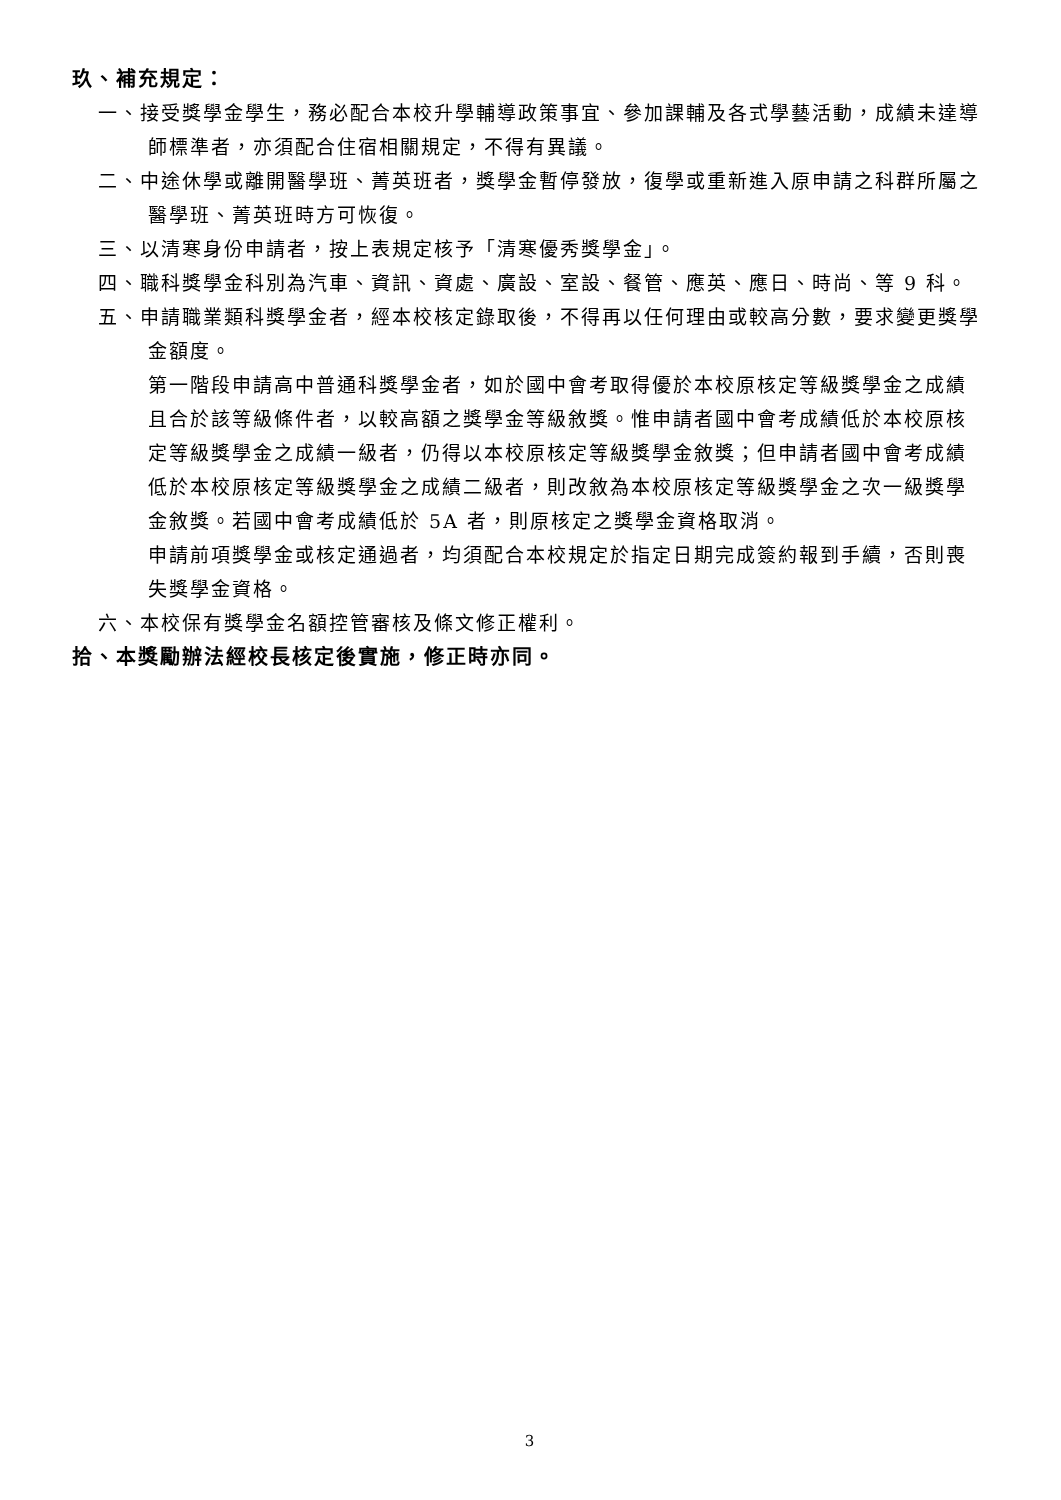玖、補充規定：
一、接受獎學金學生，務必配合本校升學輔導政策事宜、參加課輔及各式學藝活動，成績未達導師標準者，亦須配合住宿相關規定，不得有異議。
二、中途休學或離開醫學班、菁英班者，獎學金暫停發放，復學或重新進入原申請之科群所屬之醫學班、菁英班時方可恢復。
三、以清寒身份申請者，按上表規定核予「清寒優秀獎學金」。
四、職科獎學金科別為汽車、資訊、資處、廣設、室設、餐管、應英、應日、時尚、等 9 科。
五、申請職業類科獎學金者，經本校核定錄取後，不得再以任何理由或較高分數，要求變更獎學金額度。
第一階段申請高中普通科獎學金者，如於國中會考取得優於本校原核定等級獎學金之成績且合於該等級條件者，以較高額之獎學金等級敘獎。惟申請者國中會考成績低於本校原核定等級獎學金之成績一級者，仍得以本校原核定等級獎學金敘獎；但申請者國中會考成績低於本校原核定等級獎學金之成績二級者，則改敘為本校原核定等級獎學金之次一級獎學金敘獎。若國中會考成績低於 5A 者，則原核定之獎學金資格取消。
申請前項獎學金或核定通過者，均須配合本校規定於指定日期完成簽約報到手續，否則喪失獎學金資格。
六、本校保有獎學金名額控管審核及條文修正權利。
拾、本獎勵辦法經校長核定後實施，修正時亦同。
3